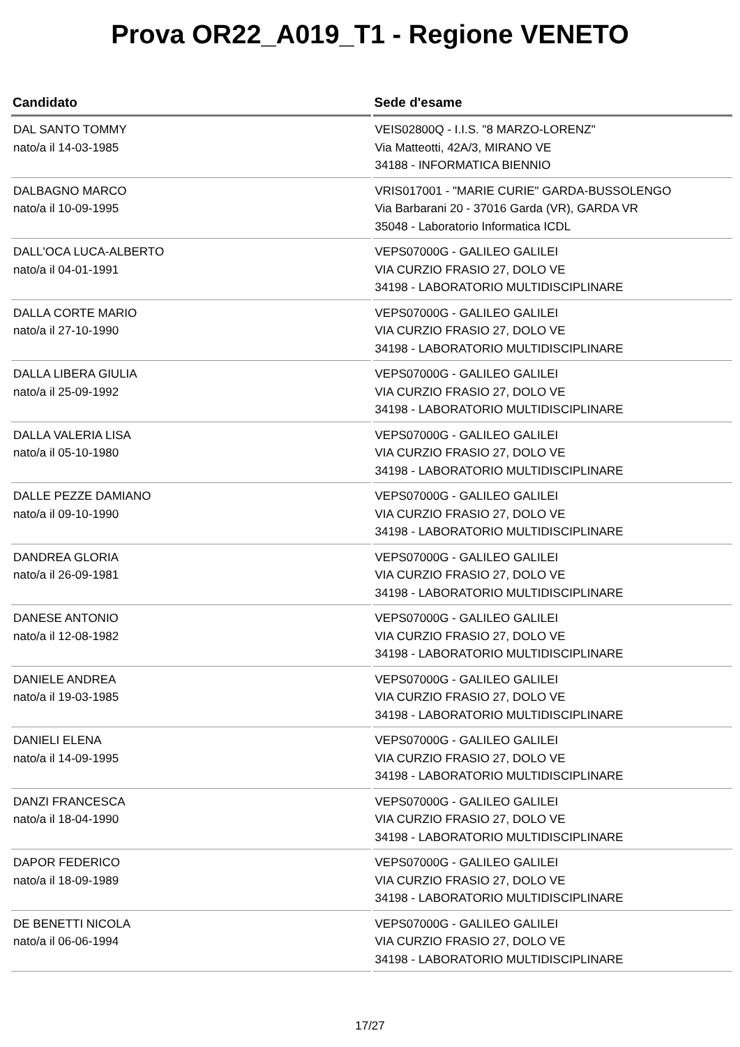Prova OR22_A019_T1 - Regione VENETO
| Candidato | Sede d'esame |
| --- | --- |
| DAL SANTO TOMMY nato/a il 14-03-1985 | VEIS02800Q - I.I.S. "8 MARZO-LORENZ" Via Matteotti, 42A/3, MIRANO VE 34188 - INFORMATICA BIENNIO |
| DALBAGNO MARCO nato/a il 10-09-1995 | VRIS017001 - "MARIE CURIE" GARDA-BUSSOLENGO Via Barbarani 20 - 37016 Garda (VR), GARDA VR 35048 - Laboratorio Informatica ICDL |
| DALL'OCA LUCA-ALBERTO nato/a il 04-01-1991 | VEPS07000G - GALILEO GALILEI VIA CURZIO FRASIO 27, DOLO VE 34198 - LABORATORIO MULTIDISCIPLINARE |
| DALLA CORTE MARIO nato/a il 27-10-1990 | VEPS07000G - GALILEO GALILEI VIA CURZIO FRASIO 27, DOLO VE 34198 - LABORATORIO MULTIDISCIPLINARE |
| DALLA LIBERA GIULIA nato/a il 25-09-1992 | VEPS07000G - GALILEO GALILEI VIA CURZIO FRASIO 27, DOLO VE 34198 - LABORATORIO MULTIDISCIPLINARE |
| DALLA VALERIA LISA nato/a il 05-10-1980 | VEPS07000G - GALILEO GALILEI VIA CURZIO FRASIO 27, DOLO VE 34198 - LABORATORIO MULTIDISCIPLINARE |
| DALLE PEZZE DAMIANO nato/a il 09-10-1990 | VEPS07000G - GALILEO GALILEI VIA CURZIO FRASIO 27, DOLO VE 34198 - LABORATORIO MULTIDISCIPLINARE |
| DANDREA GLORIA nato/a il 26-09-1981 | VEPS07000G - GALILEO GALILEI VIA CURZIO FRASIO 27, DOLO VE 34198 - LABORATORIO MULTIDISCIPLINARE |
| DANESE ANTONIO nato/a il 12-08-1982 | VEPS07000G - GALILEO GALILEI VIA CURZIO FRASIO 27, DOLO VE 34198 - LABORATORIO MULTIDISCIPLINARE |
| DANIELE ANDREA nato/a il 19-03-1985 | VEPS07000G - GALILEO GALILEI VIA CURZIO FRASIO 27, DOLO VE 34198 - LABORATORIO MULTIDISCIPLINARE |
| DANIELI ELENA nato/a il 14-09-1995 | VEPS07000G - GALILEO GALILEI VIA CURZIO FRASIO 27, DOLO VE 34198 - LABORATORIO MULTIDISCIPLINARE |
| DANZI FRANCESCA nato/a il 18-04-1990 | VEPS07000G - GALILEO GALILEI VIA CURZIO FRASIO 27, DOLO VE 34198 - LABORATORIO MULTIDISCIPLINARE |
| DAPOR FEDERICO nato/a il 18-09-1989 | VEPS07000G - GALILEO GALILEI VIA CURZIO FRASIO 27, DOLO VE 34198 - LABORATORIO MULTIDISCIPLINARE |
| DE BENETTI NICOLA nato/a il 06-06-1994 | VEPS07000G - GALILEO GALILEI VIA CURZIO FRASIO 27, DOLO VE 34198 - LABORATORIO MULTIDISCIPLINARE |
17/27